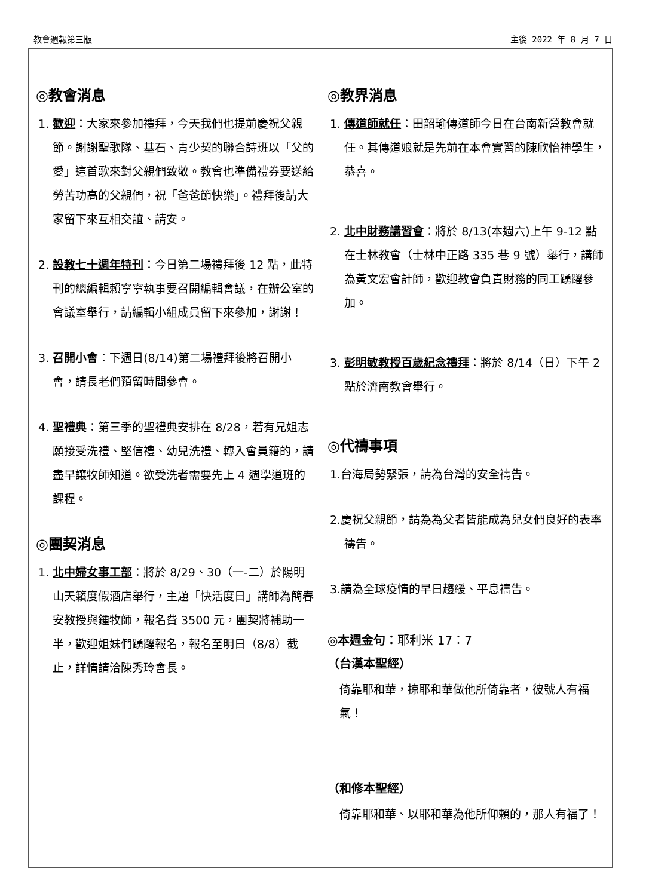教會週報第三版 主後 2022 年 8 月 7 日
◎教會消息
1. 歡迎：大家來參加禮拜，今天我們也提前慶祝父親節。謝謝聖歌隊、基石、青少契的聯合詩班以「父的愛」這首歌來對父親們致敬。教會也準備禮券要送給勞苦功高的父親們，祝「爸爸節快樂」。禮拜後請大家留下來互相交誼、請安。
2. 設教七十週年特刊：今日第二場禮拜後 12 點，此特刊的總編輯賴寧寧執事要召開編輯會議，在辦公室的會議室舉行，請編輯小組成員留下來參加，謝謝！
3. 召開小會：下週日(8/14)第二場禮拜後將召開小會，請長老們預留時間參會。
4. 聖禮典：第三季的聖禮典安排在 8/28，若有兄姐志願接受洗禮、堅信禮、幼兒洗禮、轉入會員籍的，請盡早讓牧師知道。欲受洗者需要先上 4 週學道班的課程。
◎團契消息
1. 北中婦女事工部：將於 8/29、30（一-二）於陽明山天籟度假酒店舉行，主題「快活度日」講師為簡春安教授與鍾牧師，報名費 3500 元，團契將補助一半，歡迎姐妹們踴躍報名，報名至明日（8/8）截止，詳情請洽陳秀玲會長。
◎教界消息
1. 傳道師就任：田韶瑜傳道師今日在台南新營教會就任。其傳道娘就是先前在本會實習的陳欣怡神學生，恭喜。
2. 北中財務講習會：將於 8/13(本週六)上午 9-12 點在士林教會（士林中正路 335 巷 9 號）舉行，講師為黃文宏會計師，歡迎教會負責財務的同工踴躍參加。
3. 彭明敏教授百歲紀念禮拜：將於 8/14（日）下午 2 點於濟南教會舉行。
◎代禱事項
1.台海局勢緊張，請為台灣的安全禱告。
2.慶祝父親節，請為為父者皆能成為兒女們良好的表率禱告。
3.請為全球疫情的早日趨緩、平息禱告。
◎本週金句：耶利米 17：7
（台漢本聖經）
倚靠耶和華，掠耶和華做他所倚靠者，彼號人有福氣！
（和修本聖經）
倚靠耶和華、以耶和華為他所仰賴的，那人有福了！